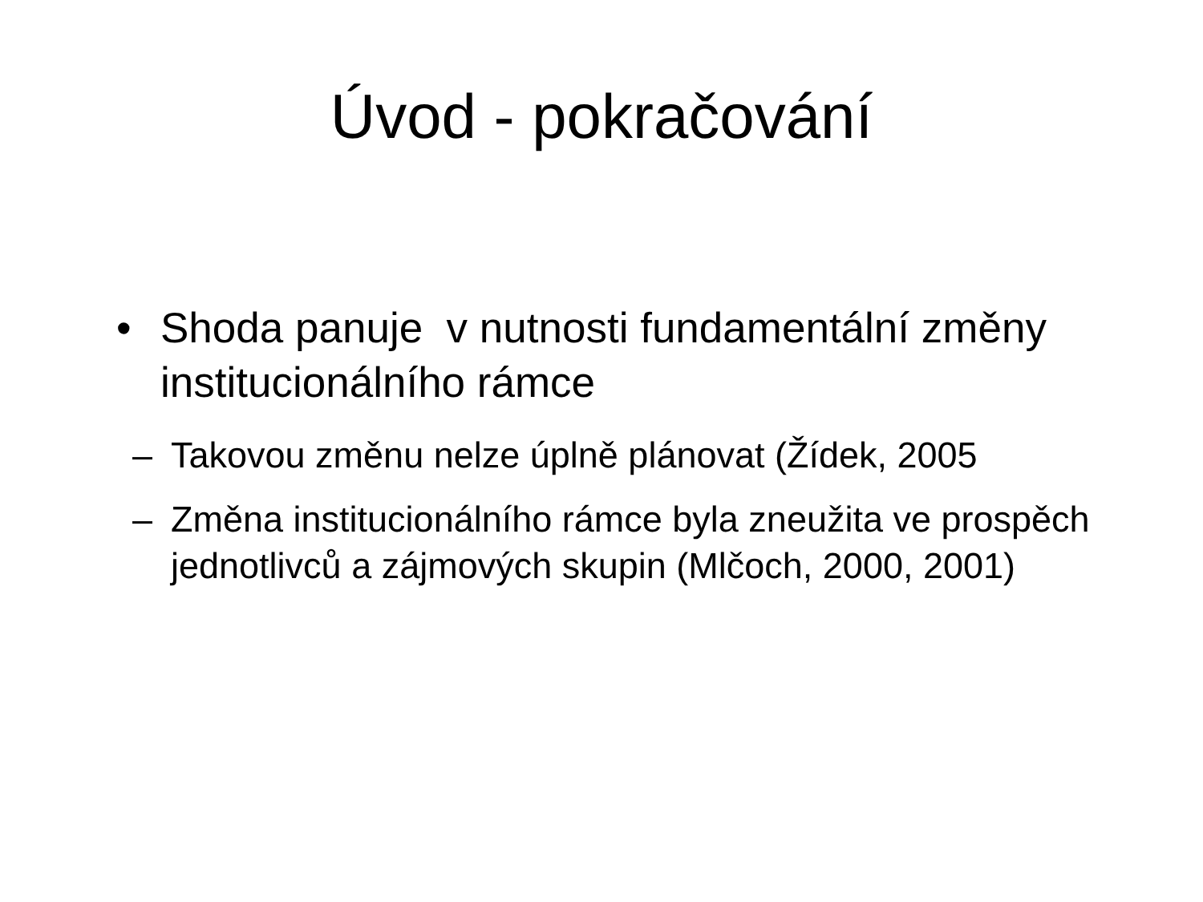Úvod - pokračování
• Shoda panuje v nutnosti fundamentální změny institucionálního rámce
– Takovou změnu nelze úplně plánovat (Žídek, 2005
– Změna institucionálního rámce byla zneužita ve prospěch jednotlivců a zájmových skupin (Mlčoch, 2000, 2001)